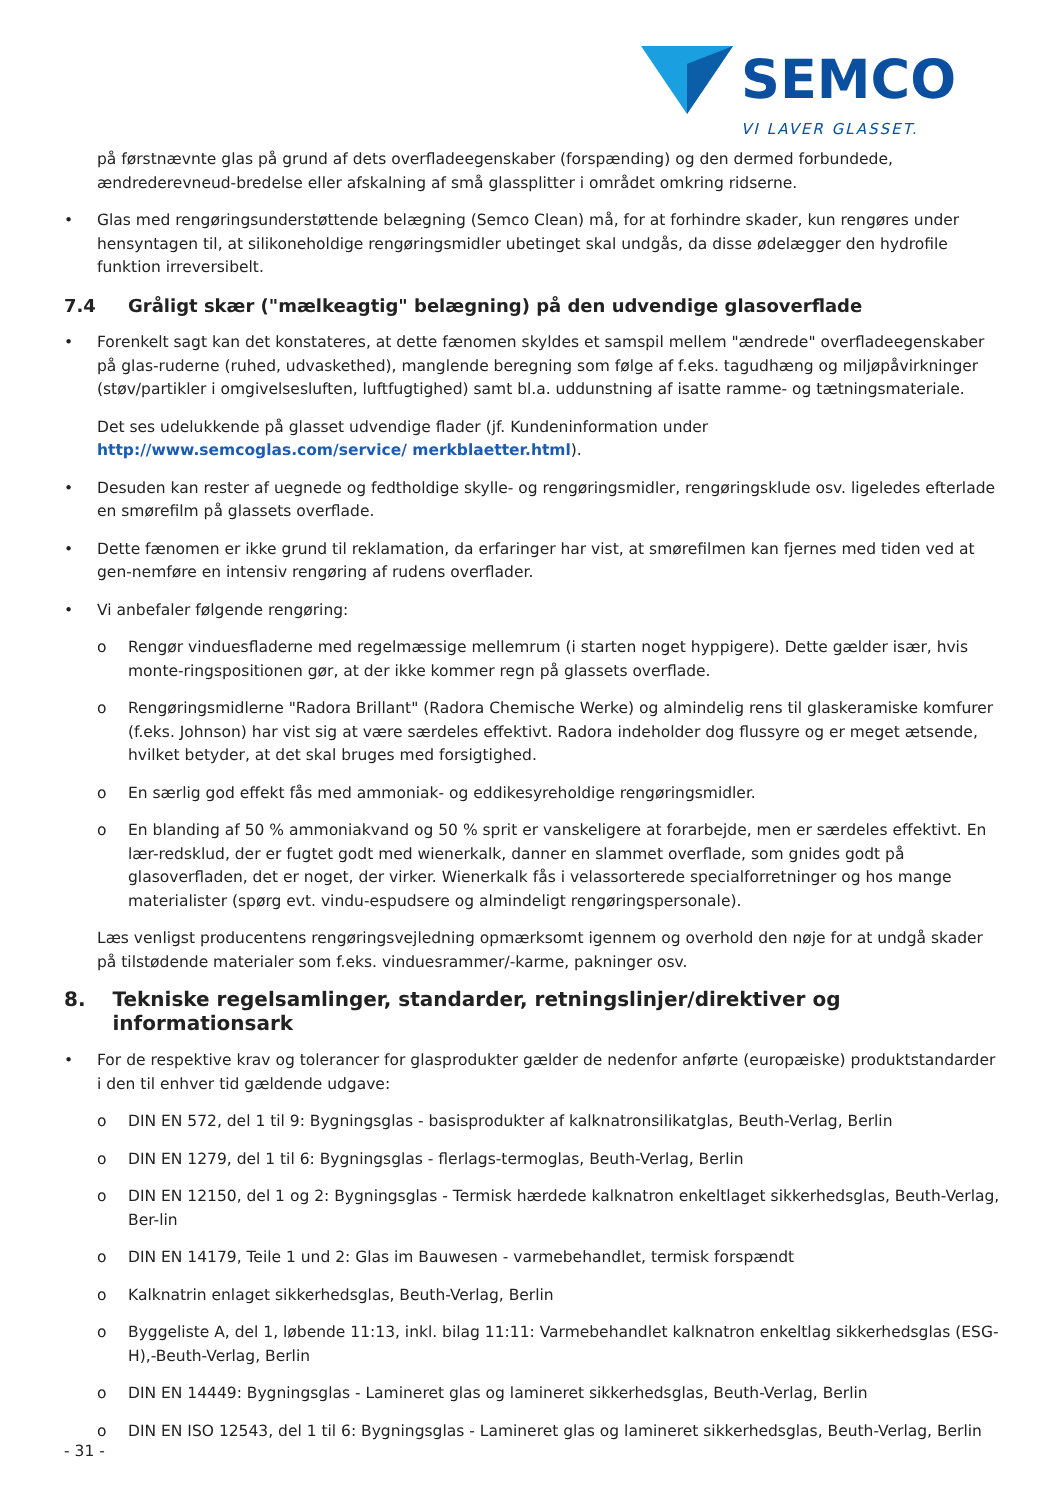SEMCO
VI LAVER GLASSET.
på førstnævnte glas på grund af dets overfladeegenskaber (forspænding) og den dermed forbundede, ændrederevneud-bredelse eller afskalning af små glassplitter i området omkring ridserne.
• Glas med rengøringsunderstøttende belægning (Semco Clean) må, for at forhindre skader, kun rengøres under hensyntagen til, at silikoneholdige rengøringsmidler ubetinget skal undgås, da disse ødelægger den hydrofile funktion irreversibelt.
7.4 Gråligt skær ("mælkeagtig" belægning) på den udvendige glasoverflade
• Forenkelt sagt kan det konstateres, at dette fænomen skyldes et samspil mellem "ændrede" overfladeegenskaber på glas-ruderne (ruhed, udvaskethed), manglende beregning som følge af f.eks. tagudhæng og miljøpåvirkninger (støv/partikler i omgivelsesluften, luftfugtighed) samt bl.a. uddunstning af isatte ramme- og tætningsmateriale.
Det ses udelukkende på glasset udvendige flader (jf. Kundeninformation under http://www.semcoglas.com/service/ merkblaetter.html).
• Desuden kan rester af uegnede og fedtholdige skylle- og rengøringsmidler, rengøringsklude osv. ligeledes efterlade en smørefilm på glassets overflade.
• Dette fænomen er ikke grund til reklamation, da erfaringer har vist, at smørefilmen kan fjernes med tiden ved at gen-nemføre en intensiv rengøring af rudens overflader.
• Vi anbefaler følgende rengøring:
o Rengør vinduesfladerne med regelmæssige mellemrum (i starten noget hyppigere). Dette gælder især, hvis monte-ringspositionen gør, at der ikke kommer regn på glassets overflade.
o Rengøringsmidlerne "Radora Brillant" (Radora Chemische Werke) og almindelig rens til glaskeramiske komfurer (f.eks. Johnson) har vist sig at være særdeles effektivt. Radora indeholder dog flussyre og er meget ætsende, hvilket betyder, at det skal bruges med forsigtighed.
o En særlig god effekt fås med ammoniak- og eddikesyreholdige rengøringsmidler.
o En blanding af 50 % ammoniakvand og 50 % sprit er vanskeligere at forarbejde, men er særdeles effektivt. En lær-redsklud, der er fugtet godt med wienerkalk, danner en slammet overflade, som gnides godt på glasoverfladen, det er noget, der virker. Wienerkalk fås i velassorterede specialforretninger og hos mange materialister (spørg evt. vindu-espudsere og almindeligt rengøringspersonale).
Læs venligst producentens rengøringsvejledning opmærksomt igennem og overhold den nøje for at undgå skader på tilstødende materialer som f.eks. vinduesrammer/-karme, pakninger osv.
8. Tekniske regelsamlinger, standarder, retningslinjer/direktiver og informationsark
• For de respektive krav og tolerancer for glasprodukter gælder de nedenfor anførte (europæiske) produktstandarder i den til enhver tid gældende udgave:
o DIN EN 572, del 1 til 9: Bygningsglas - basisprodukter af kalknatronsilikatglas, Beuth-Verlag, Berlin
o DIN EN 1279, del 1 til 6: Bygningsglas - flerlags-termoglas, Beuth-Verlag, Berlin
o DIN EN 12150, del 1 og 2: Bygningsglas - Termisk hærdede kalknatron enkeltlaget sikkerhedsglas, Beuth-Verlag, Ber-lin
o DIN EN 14179, Teile 1 und 2: Glas im Bauwesen - varmebehandlet, termisk forspændt
o Kalknatrin enlaget sikkerhedsglas, Beuth-Verlag, Berlin
o Byggeliste A, del 1, løbende 11:13, inkl. bilag 11:11: Varmebehandlet kalknatron enkeltlag sikkerhedsglas (ESG-H),-Beuth-Verlag, Berlin
o DIN EN 14449: Bygningsglas - Lamineret glas og lamineret sikkerhedsglas, Beuth-Verlag, Berlin
o DIN EN ISO 12543, del 1 til 6: Bygningsglas - Lamineret glas og lamineret sikkerhedsglas, Beuth-Verlag, Berlin
- 31 -